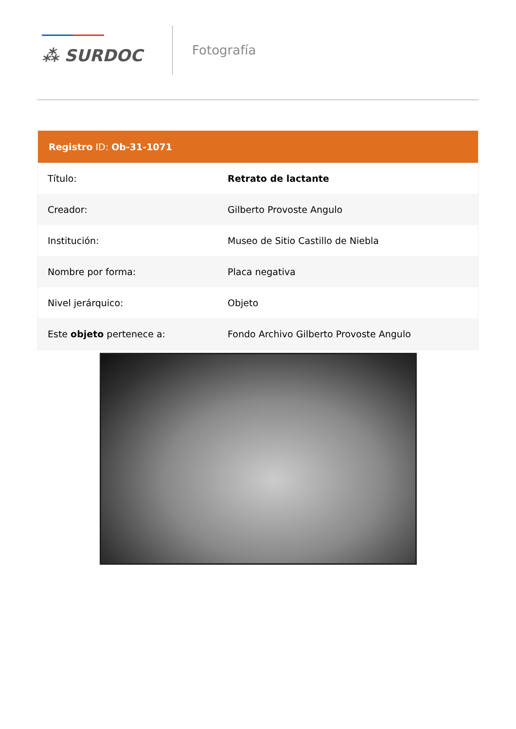⁂ SURDOC
Fotografía
Registro ID: Ob-31-1071
| Título: | Retrato de lactante |
| Creador: | Gilberto Provoste Angulo |
| Institución: | Museo de Sitio Castillo de Niebla |
| Nombre por forma: | Placa negativa |
| Nivel jerárquico: | Objeto |
| Este objeto pertenece a: | Fondo Archivo Gilberto Provoste Angulo |